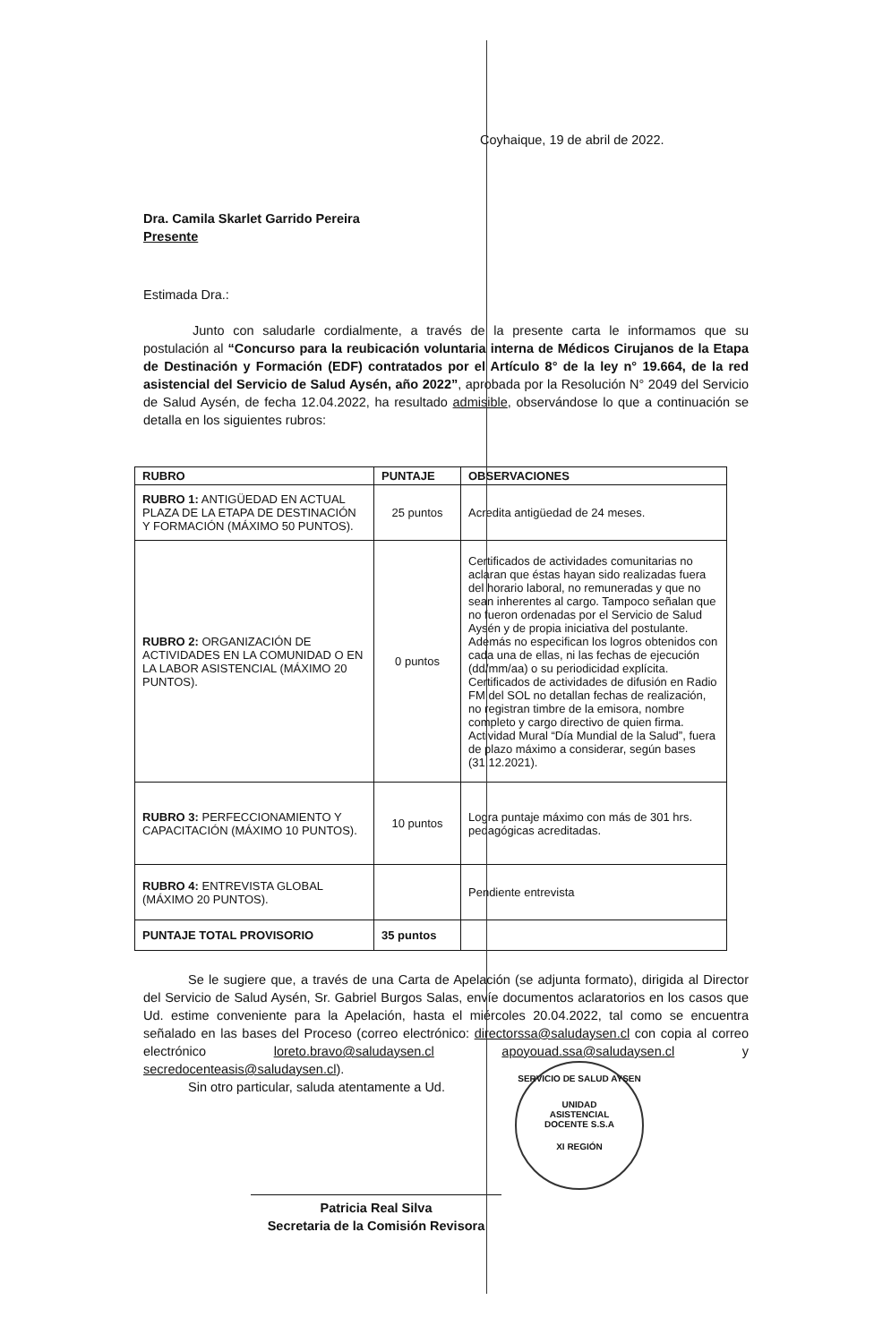Coyhaique, 19 de abril de 2022.
Dra. Camila Skarlet Garrido Pereira
Presente
Estimada Dra.:
Junto con saludarle cordialmente, a través de la presente carta le informamos que su postulación al “Concurso para la reubicación voluntaria interna de Médicos Cirujanos de la Etapa de Destinación y Formación (EDF) contratados por el Artículo 8° de la ley n° 19.664, de la red asistencial del Servicio de Salud Aysén, año 2022”, aprobada por la Resolución N° 2049 del Servicio de Salud Aysén, de fecha 12.04.2022, ha resultado admisible, observándose lo que a continuación se detalla en los siguientes rubros:
| RUBRO | PUNTAJE | OBSERVACIONES |
| --- | --- | --- |
| RUBRO 1: ANTIGÜEDAD EN ACTUAL PLAZA DE LA ETAPA DE DESTINACIÓN Y FORMACIÓN (MÁXIMO 50 PUNTOS). | 25 puntos | Acredita antigüedad de 24 meses. |
| RUBRO 2: ORGANIZACIÓN DE ACTIVIDADES EN LA COMUNIDAD O EN LA LABOR ASISTENCIAL (MÁXIMO 20 PUNTOS). | 0 puntos | Certificados de actividades comunitarias no aclaran que éstas hayan sido realizadas fuera del horario laboral, no remuneradas y que no sean inherentes al cargo. Tampoco señalan que no fueron ordenadas por el Servicio de Salud Aysén y de propia iniciativa del postulante. Además no especifican los logros obtenidos con cada una de ellas, ni las fechas de ejecución (dd/mm/aa) o su periodicidad explícita. Certificados de actividades de difusión en Radio FM del SOL no detallan fechas de realización, no registran timbre de la emisora, nombre completo y cargo directivo de quien firma. Actividad Mural “Día Mundial de la Salud”, fuera de plazo máximo a considerar, según bases (31.12.2021). |
| RUBRO 3: PERFECCIONAMIENTO Y CAPACITACIÓN (MÁXIMO 10 PUNTOS). | 10 puntos | Logra puntaje máximo con más de 301 hrs. pedagógicas acreditadas. |
| RUBRO 4: ENTREVISTA GLOBAL (MÁXIMO 20 PUNTOS). | | Pendiente entrevista |
| PUNTAJE TOTAL PROVISORIO | 35 puntos | |
Se le sugiere que, a través de una Carta de Apelación (se adjunta formato), dirigida al Director del Servicio de Salud Aysén, Sr. Gabriel Burgos Salas, envíe documentos aclaratorios en los casos que Ud. estime conveniente para la Apelación, hasta el miércoles 20.04.2022, tal como se encuentra señalado en las bases del Proceso (correo electrónico: directorssa@saludaysen.cl con copia al correo electrónico loreto.bravo@saludaysen.cl apoyouad.ssa@saludaysen.cl y secredocenteasis@saludaysen.cl).
Sin otro particular, saluda atentamente a Ud.
Patricia Real Silva
Secretaria de la Comisión Revisora
SERVICIO DE SALUD AYSEN
UNIDAD
ASISTENCIAL
DOCENTE S.S.A
XI REGIÓN